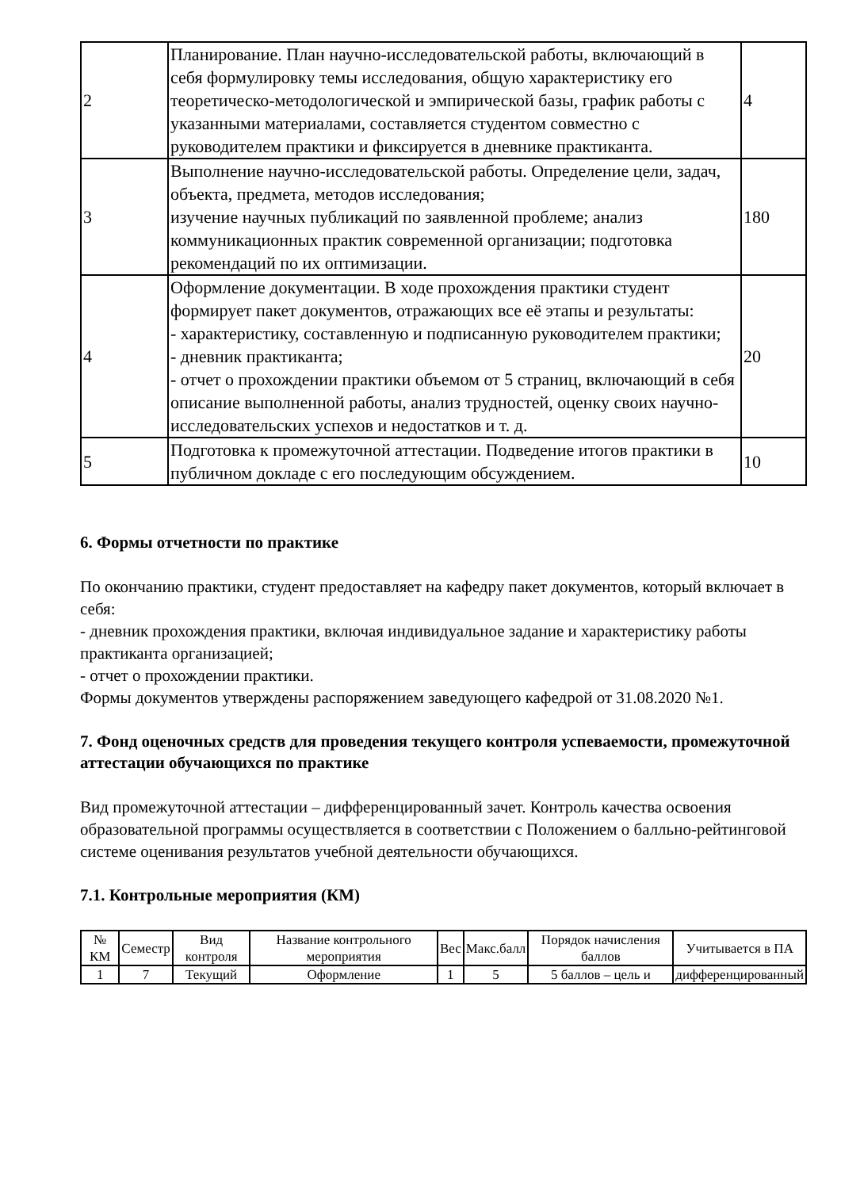| 2 | Планирование. План научно-исследовательской работы, включающий в себя формулировку темы исследования, общую характеристику его теоретическо-методологической и эмпирической базы, график работы с указанными материалами, составляется студентом совместно с руководителем практики и фиксируется в дневнике практиканта. | 4 |
| 3 | Выполнение научно-исследовательской работы. Определение цели, задач, объекта, предмета, методов исследования; изучение научных публикаций по заявленной проблеме; анализ коммуникационных практик современной организации; подготовка рекомендаций по их оптимизации. | 180 |
| 4 | Оформление документации. В ходе прохождения практики студент формирует пакет документов, отражающих все её этапы и результаты: - характеристику, составленную и подписанную руководителем практики; - дневник практиканта; - отчет о прохождении практики объемом от 5 страниц, включающий в себя описание выполненной работы, анализ трудностей, оценку своих научно-исследовательских успехов и недостатков и т. д. | 20 |
| 5 | Подготовка к промежуточной аттестации. Подведение итогов практики в публичном докладе с его последующим обсуждением. | 10 |
6. Формы отчетности по практике
По окончанию практики, студент предоставляет на кафедру пакет документов, который включает в себя:
- дневник прохождения практики, включая индивидуальное задание и характеристику работы практиканта организацией;
- отчет о прохождении практики.
Формы документов утверждены распоряжением заведующего кафедрой от 31.08.2020 №1.
7. Фонд оценочных средств для проведения текущего контроля успеваемости, промежуточной аттестации обучающихся по практике
Вид промежуточной аттестации – дифференцированный зачет. Контроль качества освоения образовательной программы осуществляется в соответствии с Положением о балльно-рейтинговой системе оценивания результатов учебной деятельности обучающихся.
7.1. Контрольные мероприятия (КМ)
| № КМ | Семестр | Вид контроля | Название контрольного мероприятия | Вес | Макс.балл | Порядок начисления баллов | Учитывается в ПА |
| --- | --- | --- | --- | --- | --- | --- | --- |
| 1 | 7 | Текущий | Оформление | 1 | 5 | 5 баллов – цель и | дифференцированный |